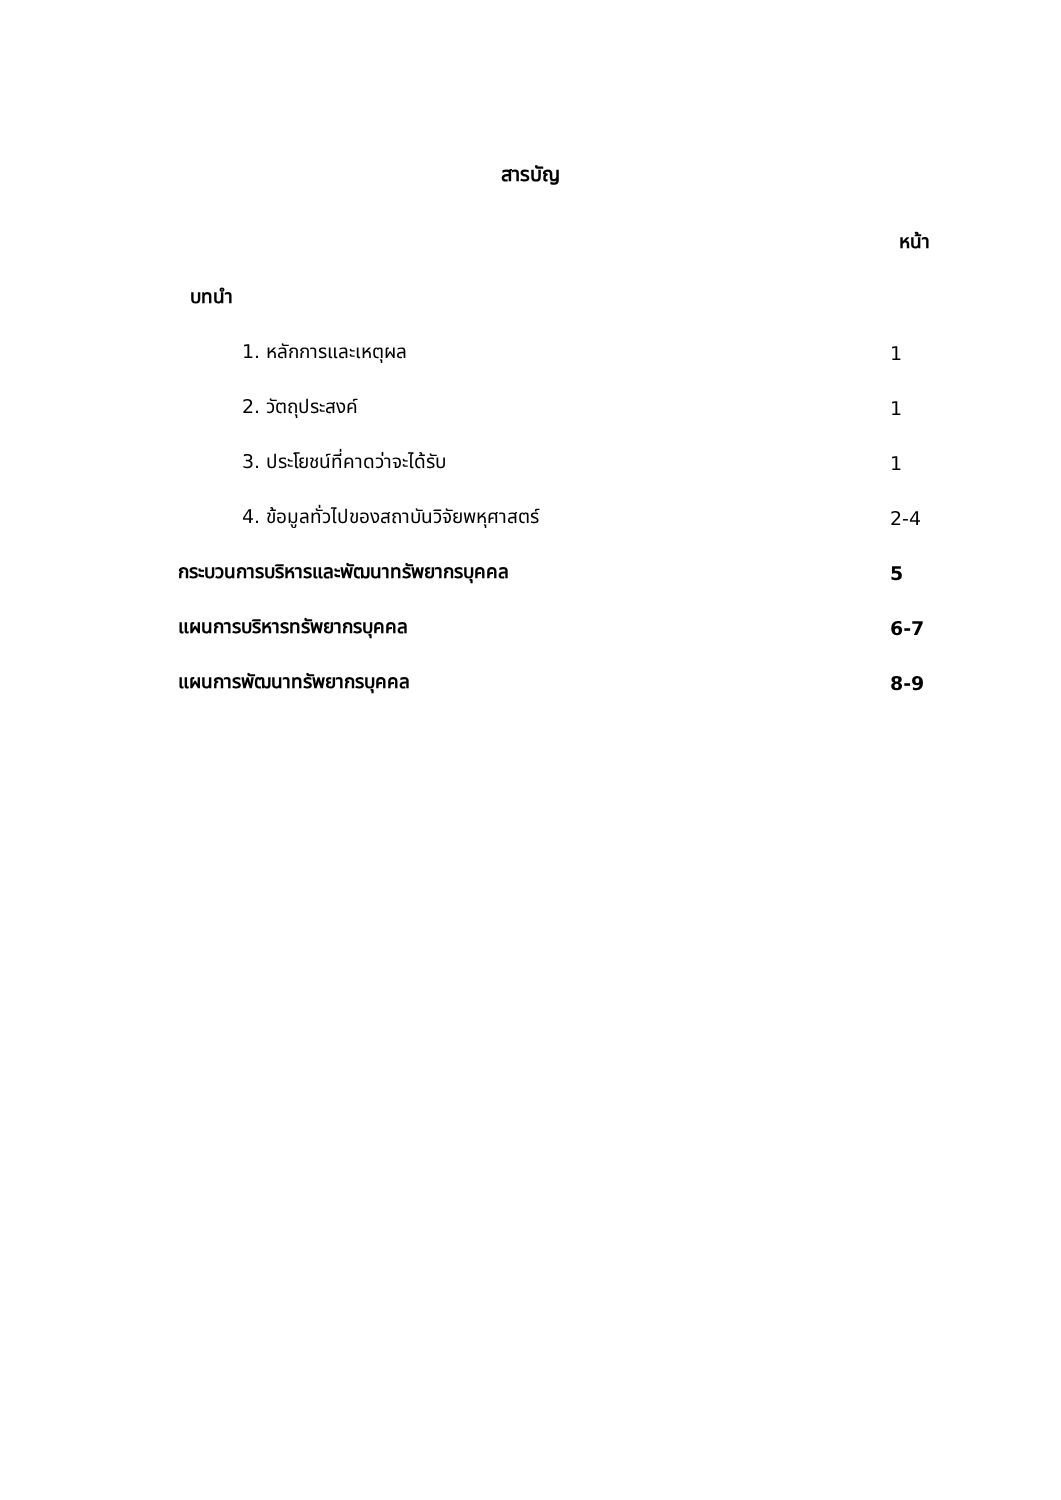สารบัญ
หน้า
บทนำ
1. หลักการและเหตุผล 1
2. วัตถุประสงค์ 1
3. ประโยชน์ที่คาดว่าจะได้รับ 1
4. ข้อมูลทั่วไปของสถาบันวิจัยพหุศาสตร์ 2-4
กระบวนการบริหารและพัฒนาทรัพยากรบุคคล 5
แผนการบริหารทรัพยากรบุคคล 6-7
แผนการพัฒนาทรัพยากรบุคคล 8-9